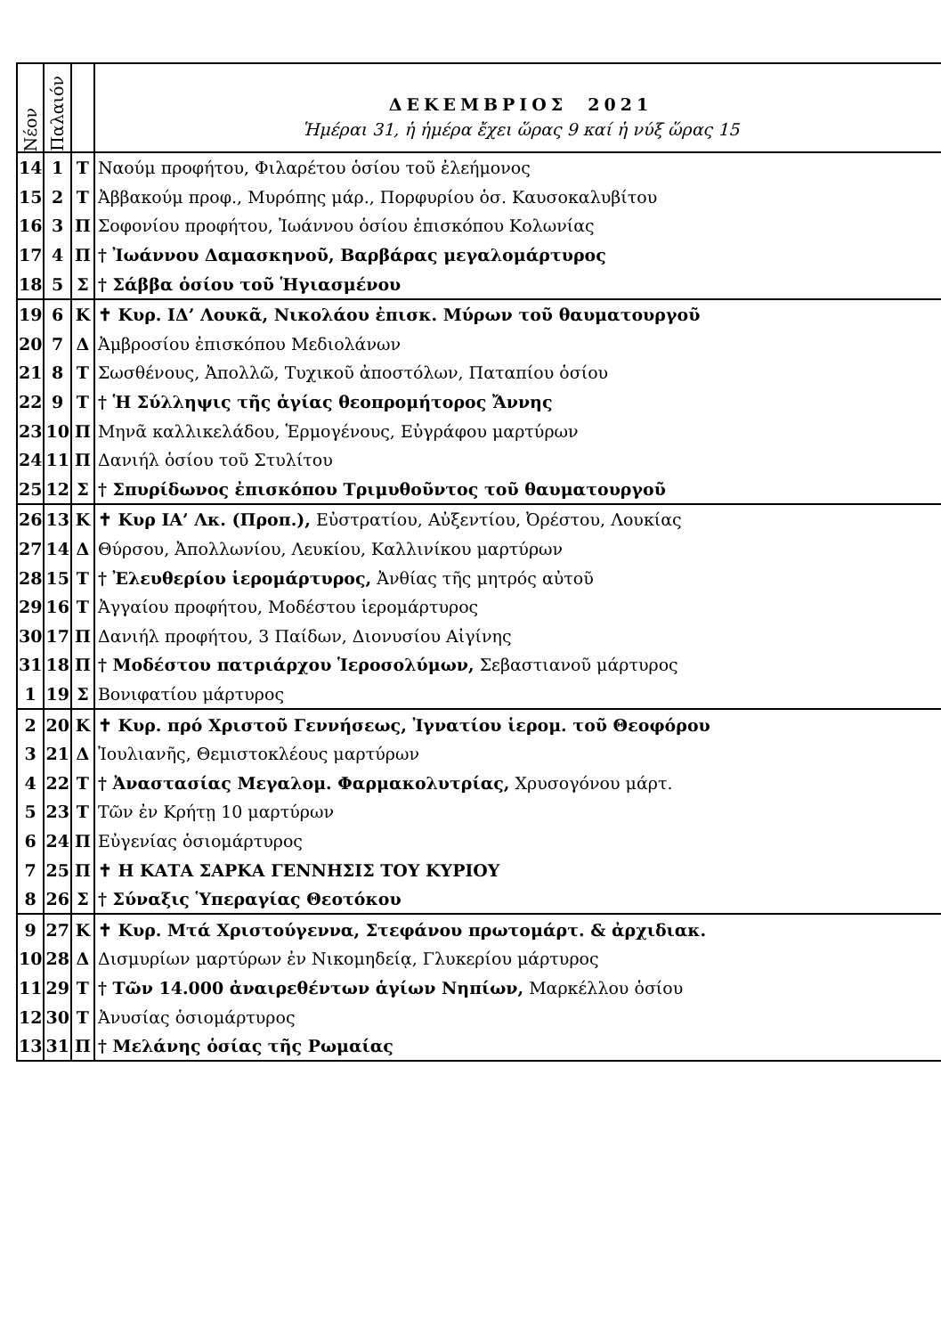| Νέον | Παλαιόν | | ΔΕΚΕΜΒΡΙΟΣ 2021 Ἡμέραι 31, ἡ ἡμέρα ἔχει ὥρας 9 καί ἡ νύξ ὥρας 15 |
| --- | --- | --- | --- |
| 14 | 1 | Τ | Ναούμ προφήτου, Φιλαρέτου ὁσίου τοῦ ἐλεήμονος |
| 15 | 2 | Τ | Ἀββακούμ προφ., Μυρόπης μάρ., Πορφυρίου ὁσ. Καυσοκαλυβίτου |
| 16 | 3 | Π | Σοφονίου προφήτου, Ἰωάννου ὁσίου ἐπισκόπου Κολωνίας |
| 17 | 4 | Π | † Ἰωάννου Δαμασκηνοῦ, Βαρβάρας μεγαλομάρτυρος |
| 18 | 5 | Σ | † Σάββα ὁσίου τοῦ Ἡγιασμένου |
| 19 | 6 | Κ | ✝ Κυρ. ΙΔ’ Λουκᾶ, Νικολάου ἐπισκ. Μύρων τοῦ θαυματουργοῦ |
| 20 | 7 | Δ | Ἀμβροσίου ἐπισκόπου Μεδιολάνων |
| 21 | 8 | Τ | Σωσθένους, Ἀπολλῶ, Τυχικοῦ ἀποστόλων, Παταπίου ὁσίου |
| 22 | 9 | Τ | † Ἡ Σύλληψις τῆς ἁγίας θεοπρομήτορος Ἄννης |
| 23 | 10 | Π | Μηνᾶ καλλικελάδου, Ἑρμογένους, Εὐγράφου μαρτύρων |
| 24 | 11 | Π | Δανιήλ ὁσίου τοῦ Στυλίτου |
| 25 | 12 | Σ | † Σπυρίδωνος ἐπισκόπου Τριμυθοῦντος τοῦ θαυματουργοῦ |
| 26 | 13 | Κ | ✝ Κυρ ΙΑ’ Λκ. (Προπ.), Εὐστρατίου, Αὐξεντίου, Ὀρέστου, Λουκίας |
| 27 | 14 | Δ | Θύρσου, Ἀπολλωνίου, Λευκίου, Καλλινίκου μαρτύρων |
| 28 | 15 | Τ | † Ἐλευθερίου ἱερομάρτυρος, Ἀνθίας τῆς μητρός αὐτοῦ |
| 29 | 16 | Τ | Ἀγγαίου προφήτου, Μοδέστου ἱερομάρτυρος |
| 30 | 17 | Π | Δανιήλ προφήτου, 3 Παίδων, Διονυσίου Αἰγίνης |
| 31 | 18 | Π | † Μοδέστου πατριάρχου Ἱεροσολύμων, Σεβαστιανοῦ μάρτυρος |
| 1 | 19 | Σ | Βονιφατίου μάρτυρος |
| 2 | 20 | Κ | ✝ Κυρ. πρό Χριστοῦ Γεννήσεως, Ἰγνατίου ἱερομ. τοῦ Θεοφόρου |
| 3 | 21 | Δ | Ἰουλιανῆς, Θεμιστοκλέους μαρτύρων |
| 4 | 22 | Τ | † Ἀναστασίας Μεγαλομ. Φαρμακολυτρίας, Χρυσογόνου μάρτ. |
| 5 | 23 | Τ | Τῶν ἐν Κρήτῃ 10 μαρτύρων |
| 6 | 24 | Π | Εὐγενίας ὁσιομάρτυρος |
| 7 | 25 | Π | ✝ Η ΚΑΤΑ ΣΑΡΚΑ ΓΕΝΝΗΣΙΣ ΤΟΥ ΚΥΡΙΟΥ |
| 8 | 26 | Σ | † Σύναξις Ὑπεραγίας Θεοτόκου |
| 9 | 27 | Κ | ✝ Κυρ. Μτά Χριστούγεννα, Στεφάνου πρωτομάρτ. & ἀρχιδιακ. |
| 10 | 28 | Δ | Δισμυρίων μαρτύρων ἐν Νικομηδείᾳ, Γλυκερίου μάρτυρος |
| 11 | 29 | Τ | † Τῶν 14.000 ἀναιρεθέντων ἁγίων Νηπίων, Μαρκέλλου ὁσίου |
| 12 | 30 | Τ | Ἀνυσίας ὁσιομάρτυρος |
| 13 | 31 | Π | † Μελάνης ὁσίας τῆς Ρωμαίας |